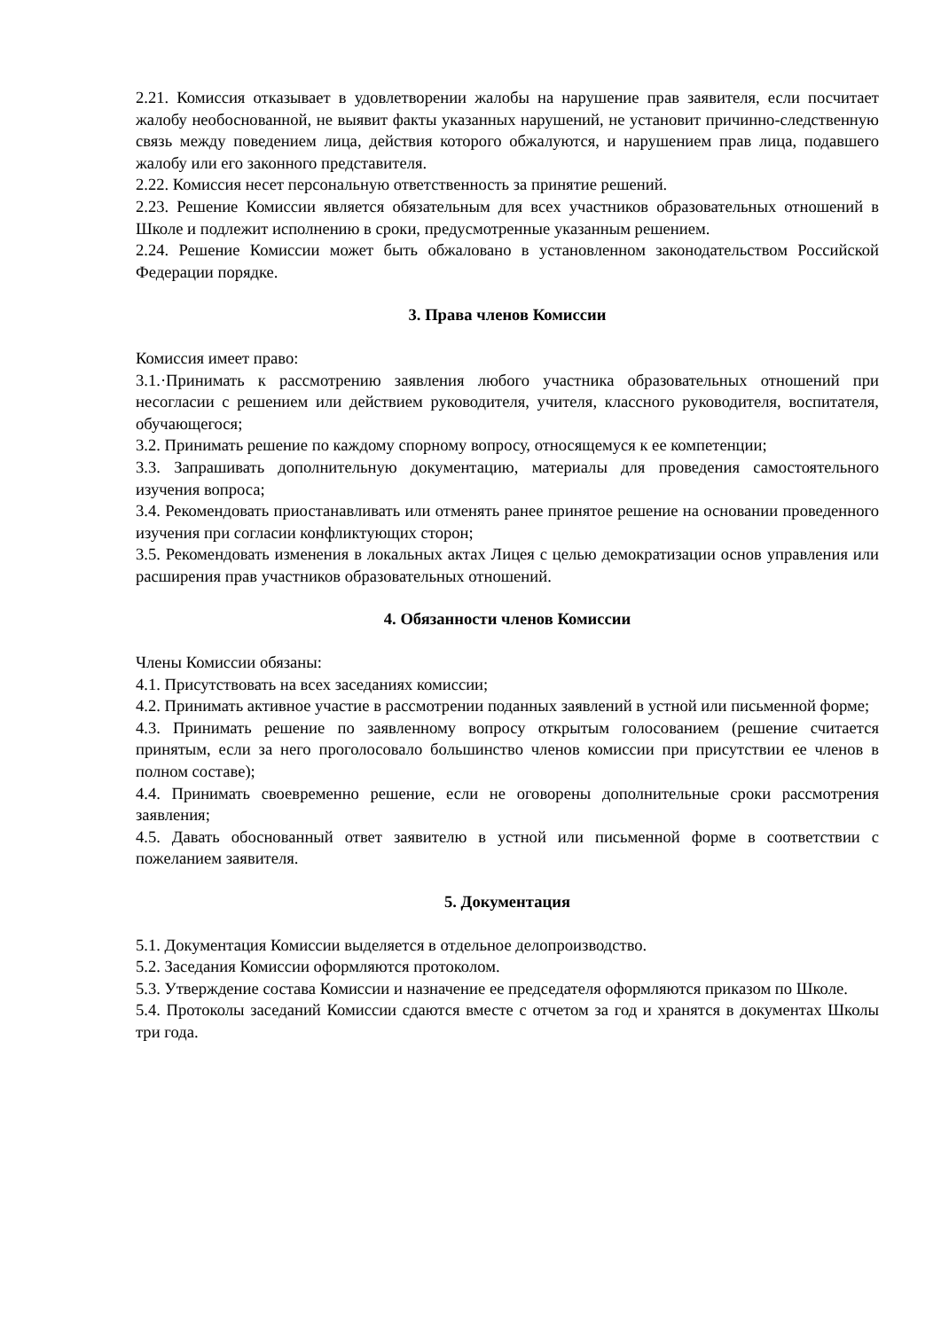2.21. Комиссия отказывает в удовлетворении жалобы на нарушение прав заявителя, если посчитает жалобу необоснованной, не выявит факты указанных нарушений, не установит причинно-следственную связь между поведением лица, действия которого обжалуются, и нарушением прав лица, подавшего жалобу или его законного представителя.
2.22. Комиссия несет персональную ответственность за принятие решений.
2.23. Решение Комиссии является обязательным для всех участников образовательных отношений в Школе и подлежит исполнению в сроки, предусмотренные указанным решением.
2.24. Решение Комиссии может быть обжаловано в установленном законодательством Российской Федерации порядке.
3. Права членов Комиссии
Комиссия имеет право:
3.1.·Принимать к рассмотрению заявления любого участника образовательных отношений при несогласии с решением или действием руководителя, учителя, классного руководителя, воспитателя, обучающегося;
3.2. Принимать решение по каждому спорному вопросу, относящемуся к ее компетенции;
3.3. Запрашивать дополнительную документацию, материалы для проведения самостоятельного изучения вопроса;
3.4. Рекомендовать приостанавливать или отменять ранее принятое решение на основании проведенного изучения при согласии конфликтующих сторон;
3.5. Рекомендовать изменения в локальных актах Лицея с целью демократизации основ управления или расширения прав участников образовательных отношений.
4. Обязанности членов Комиссии
Члены Комиссии обязаны:
4.1. Присутствовать на всех заседаниях комиссии;
4.2. Принимать активное участие в рассмотрении поданных заявлений в устной или письменной форме;
4.3. Принимать решение по заявленному вопросу открытым голосованием (решение считается принятым, если за него проголосовало большинство членов комиссии при присутствии ее членов в полном составе);
4.4. Принимать своевременно решение, если не оговорены дополнительные сроки рассмотрения заявления;
4.5. Давать обоснованный ответ заявителю в устной или письменной форме в соответствии с пожеланием заявителя.
5. Документация
5.1. Документация Комиссии выделяется в отдельное делопроизводство.
5.2. Заседания Комиссии оформляются протоколом.
5.3. Утверждение состава Комиссии и назначение ее председателя оформляются приказом по Школе.
5.4. Протоколы заседаний Комиссии сдаются вместе с отчетом за год и хранятся в документах Школы три года.